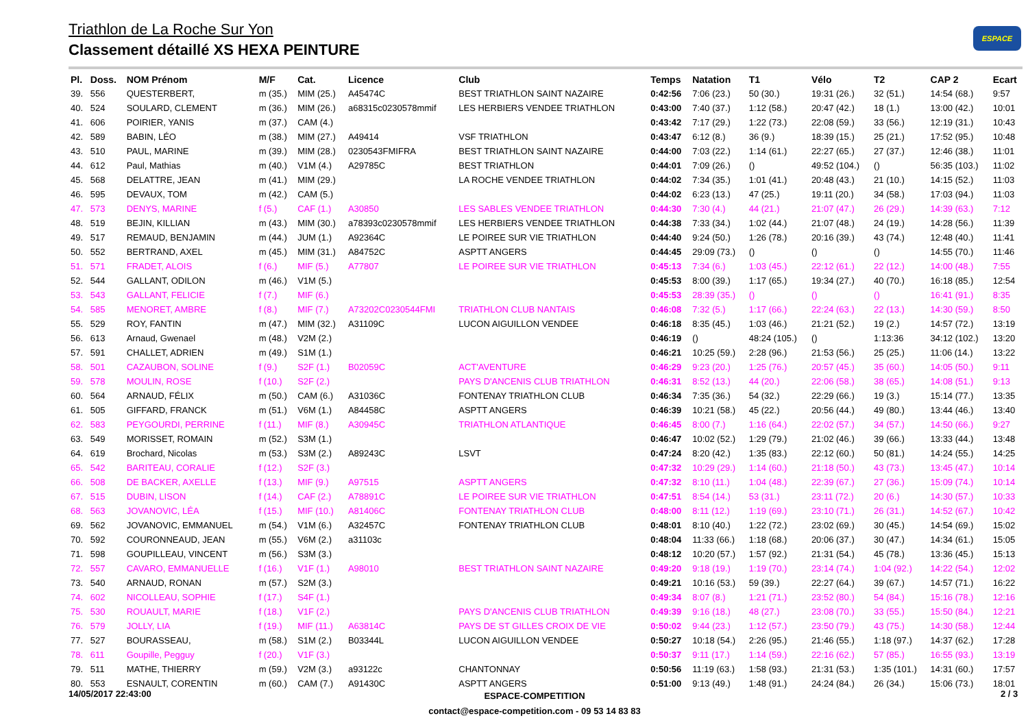Triathlon de La Roche Sur Yon
Classement détaillé XS HEXA PEINTURE
ESPACE
| Pl. | Doss. | NOM Prénom | M/F | Cat. | Licence | Club | Temps | Natation | T1 | Vélo | T2 | CAP 2 | Ecart |
| --- | --- | --- | --- | --- | --- | --- | --- | --- | --- | --- | --- | --- | --- |
| 39. | 556 | QUESTERBERT, | m (35.) | MIM (25.) | A45474C | BEST TRIATHLON SAINT NAZAIRE | 0:42:56 | 7:06 (23.) | 50 (30.) | 19:31 (26.) | 32 (51.) | 14:54 (68.) | 9:57 |
| 40. | 524 | SOULARD, CLEMENT | m (36.) | MIM (26.) | a68315c0230578mmif | LES HERBIERS VENDEE TRIATHLON | 0:43:00 | 7:40 (37.) | 1:12 (58.) | 20:47 (42.) | 18 (1.) | 13:00 (42.) | 10:01 |
| 41. | 606 | POIRIER, YANIS | m (37.) | CAM (4.) | | | 0:43:42 | 7:17 (29.) | 1:22 (73.) | 22:08 (59.) | 33 (56.) | 12:19 (31.) | 10:43 |
| 42. | 589 | BABIN, LÉO | m (38.) | MIM (27.) | A49414 | VSF TRIATHLON | 0:43:47 | 6:12 (8.) | 36 (9.) | 18:39 (15.) | 25 (21.) | 17:52 (95.) | 10:48 |
| 43. | 510 | PAUL, MARINE | m (39.) | MIM (28.) | 0230543FMIFRA | BEST TRIATHLON SAINT NAZAIRE | 0:44:00 | 7:03 (22.) | 1:14 (61.) | 22:27 (65.) | 27 (37.) | 12:46 (38.) | 11:01 |
| 44. | 612 | Paul, Mathias | m (40.) | V1M (4.) | A29785C | BEST TRIATHLON | 0:44:01 | 7:09 (26.) | () | 49:52 (104.) | () | 56:35 (103.) | 11:02 |
| 45. | 568 | DELATTRE, JEAN | m (41.) | MIM (29.) | | LA ROCHE VENDEE TRIATHLON | 0:44:02 | 7:34 (35.) | 1:01 (41.) | 20:48 (43.) | 21 (10.) | 14:15 (52.) | 11:03 |
| 46. | 595 | DEVAUX, TOM | m (42.) | CAM (5.) | | | 0:44:02 | 6:23 (13.) | 47 (25.) | 19:11 (20.) | 34 (58.) | 17:03 (94.) | 11:03 |
| 47. | 573 | DENYS, MARINE | f (5.) | CAF (1.) | A30850 | LES SABLES VENDEE TRIATHLON | 0:44:30 | 7:30 (4.) | 44 (21.) | 21:07 (47.) | 26 (29.) | 14:39 (63.) | 7:12 |
| 48. | 519 | BEJIN, KILLIAN | m (43.) | MIM (30.) | a78393c0230578mmif | LES HERBIERS VENDEE TRIATHLON | 0:44:38 | 7:33 (34.) | 1:02 (44.) | 21:07 (48.) | 24 (19.) | 14:28 (56.) | 11:39 |
| 49. | 517 | REMAUD, BENJAMIN | m (44.) | JUM (1.) | A92364C | LE POIREE SUR VIE TRIATHLON | 0:44:40 | 9:24 (50.) | 1:26 (78.) | 20:16 (39.) | 43 (74.) | 12:48 (40.) | 11:41 |
| 50. | 552 | BERTRAND, AXEL | m (45.) | MIM (31.) | A84752C | ASPTT ANGERS | 0:44:45 | 29:09 (73.) | () | () | () | 14:55 (70.) | 11:46 |
| 51. | 571 | FRADET, ALOIS | f (6.) | MIF (5.) | A77807 | LE POIREE SUR VIE TRIATHLON | 0:45:13 | 7:34 (6.) | 1:03 (45.) | 22:12 (61.) | 22 (12.) | 14:00 (48.) | 7:55 |
| 52. | 544 | GALLANT, ODILON | m (46.) | V1M (5.) | | | 0:45:53 | 8:00 (39.) | 1:17 (65.) | 19:34 (27.) | 40 (70.) | 16:18 (85.) | 12:54 |
| 53. | 543 | GALLANT, FELICIE | f (7.) | MIF (6.) | | | 0:45:53 | 28:39 (35.) | () | () | () | 16:41 (91.) | 8:35 |
| 54. | 585 | MENORET, AMBRE | f (8.) | MIF (7.) | A73202C0230544FMI | TRIATHLON CLUB NANTAIS | 0:46:08 | 7:32 (5.) | 1:17 (66.) | 22:24 (63.) | 22 (13.) | 14:30 (59.) | 8:50 |
| 55. | 529 | ROY, FANTIN | m (47.) | MIM (32.) | A31109C | LUCON AIGUILLON VENDEE | 0:46:18 | 8:35 (45.) | 1:03 (46.) | 21:21 (52.) | 19 (2.) | 14:57 (72.) | 13:19 |
| 56. | 613 | Arnaud, Gwenael | m (48.) | V2M (2.) | | | 0:46:19 | () | 48:24 (105.) | () | 1:13:36 | 34:12 (102.) | 13:20 |
| 57. | 591 | CHALLET, ADRIEN | m (49.) | S1M (1.) | | | 0:46:21 | 10:25 (59.) | 2:28 (96.) | 21:53 (56.) | 25 (25.) | 11:06 (14.) | 13:22 |
| 58. | 501 | CAZAUBON, SOLINE | f (9.) | S2F (1.) | B02059C | ACT'AVENTURE | 0:46:29 | 9:23 (20.) | 1:25 (76.) | 20:57 (45.) | 35 (60.) | 14:05 (50.) | 9:11 |
| 59. | 578 | MOULIN, ROSE | f (10.) | S2F (2.) | | PAYS D'ANCENIS CLUB TRIATHLON | 0:46:31 | 8:52 (13.) | 44 (20.) | 22:06 (58.) | 38 (65.) | 14:08 (51.) | 9:13 |
| 60. | 564 | ARNAUD, FÉLIX | m (50.) | CAM (6.) | A31036C | FONTENAY TRIATHLON CLUB | 0:46:34 | 7:35 (36.) | 54 (32.) | 22:29 (66.) | 19 (3.) | 15:14 (77.) | 13:35 |
| 61. | 505 | GIFFARD, FRANCK | m (51.) | V6M (1.) | A84458C | ASPTT ANGERS | 0:46:39 | 10:21 (58.) | 45 (22.) | 20:56 (44.) | 49 (80.) | 13:44 (46.) | 13:40 |
| 62. | 583 | PEYGOURDI, PERRINE | f (11.) | MIF (8.) | A30945C | TRIATHLON ATLANTIQUE | 0:46:45 | 8:00 (7.) | 1:16 (64.) | 22:02 (57.) | 34 (57.) | 14:50 (66.) | 9:27 |
| 63. | 549 | MORISSET, ROMAIN | m (52.) | S3M (1.) | | | 0:46:47 | 10:02 (52.) | 1:29 (79.) | 21:02 (46.) | 39 (66.) | 13:33 (44.) | 13:48 |
| 64. | 619 | Brochard, Nicolas | m (53.) | S3M (2.) | A89243C | LSVT | 0:47:24 | 8:20 (42.) | 1:35 (83.) | 22:12 (60.) | 50 (81.) | 14:24 (55.) | 14:25 |
| 65. | 542 | BARITEAU, CORALIE | f (12.) | S2F (3.) | | | 0:47:32 | 10:29 (29.) | 1:14 (60.) | 21:18 (50.) | 43 (73.) | 13:45 (47.) | 10:14 |
| 66. | 508 | DE BACKER, AXELLE | f (13.) | MIF (9.) | A97515 | ASPTT ANGERS | 0:47:32 | 8:10 (11.) | 1:04 (48.) | 22:39 (67.) | 27 (36.) | 15:09 (74.) | 10:14 |
| 67. | 515 | DUBIN, LISON | f (14.) | CAF (2.) | A78891C | LE POIREE SUR VIE TRIATHLON | 0:47:51 | 8:54 (14.) | 53 (31.) | 23:11 (72.) | 20 (6.) | 14:30 (57.) | 10:33 |
| 68. | 563 | JOVANOVIC, LÉA | f (15.) | MIF (10.) | A81406C | FONTENAY TRIATHLON CLUB | 0:48:00 | 8:11 (12.) | 1:19 (69.) | 23:10 (71.) | 26 (31.) | 14:52 (67.) | 10:42 |
| 69. | 562 | JOVANOVIC, EMMANUEL | m (54.) | V1M (6.) | A32457C | FONTENAY TRIATHLON CLUB | 0:48:01 | 8:10 (40.) | 1:22 (72.) | 23:02 (69.) | 30 (45.) | 14:54 (69.) | 15:02 |
| 70. | 592 | COURONNEAUD, JEAN | m (55.) | V6M (2.) | a31103c | | 0:48:04 | 11:33 (66.) | 1:18 (68.) | 20:06 (37.) | 30 (47.) | 14:34 (61.) | 15:05 |
| 71. | 598 | GOUPILLEAU, VINCENT | m (56.) | S3M (3.) | | | 0:48:12 | 10:20 (57.) | 1:57 (92.) | 21:31 (54.) | 45 (78.) | 13:36 (45.) | 15:13 |
| 72. | 557 | CAVARO, EMMANUELLE | f (16.) | V1F (1.) | A98010 | BEST TRIATHLON SAINT NAZAIRE | 0:49:20 | 9:18 (19.) | 1:19 (70.) | 23:14 (74.) | 1:04 (92.) | 14:22 (54.) | 12:02 |
| 73. | 540 | ARNAUD, RONAN | m (57.) | S2M (3.) | | | 0:49:21 | 10:16 (53.) | 59 (39.) | 22:27 (64.) | 39 (67.) | 14:57 (71.) | 16:22 |
| 74. | 602 | NICOLLEAU, SOPHIE | f (17.) | S4F (1.) | | | 0:49:34 | 8:07 (8.) | 1:21 (71.) | 23:52 (80.) | 54 (84.) | 15:16 (78.) | 12:16 |
| 75. | 530 | ROUAULT, MARIE | f (18.) | V1F (2.) | | PAYS D'ANCENIS CLUB TRIATHLON | 0:49:39 | 9:16 (18.) | 48 (27.) | 23:08 (70.) | 33 (55.) | 15:50 (84.) | 12:21 |
| 76. | 579 | JOLLY, LIA | f (19.) | MIF (11.) | A63814C | PAYS DE ST GILLES CROIX DE VIE | 0:50:02 | 9:44 (23.) | 1:12 (57.) | 23:50 (79.) | 43 (75.) | 14:30 (58.) | 12:44 |
| 77. | 527 | BOURASSEAU, | m (58.) | S1M (2.) | B03344L | LUCON AIGUILLON VENDEE | 0:50:27 | 10:18 (54.) | 2:26 (95.) | 21:46 (55.) | 1:18 (97.) | 14:37 (62.) | 17:28 |
| 78. | 611 | Goupille, Pegguy | f (20.) | V1F (3.) | | | 0:50:37 | 9:11 (17.) | 1:14 (59.) | 22:16 (62.) | 57 (85.) | 16:55 (93.) | 13:19 |
| 79. | 511 | MATHE, THIERRY | m (59.) | V2M (3.) | a93122c | CHANTONNAY | 0:50:56 | 11:19 (63.) | 1:58 (93.) | 21:31 (53.) | 1:35 (101.) | 14:31 (60.) | 17:57 |
| 80. | 553 | ESNAULT, CORENTIN | m (60.) | CAM (7.) | A91430C | ASPTT ANGERS | 0:51:00 | 9:13 (49.) | 1:48 (91.) | 24:24 (84.) | 26 (34.) | 15:06 (73.) | 18:01 |
14/05/2017 22:43:00
ESPACE-COMPETITION
contact@espace-competition.com - 09 53 14 83 83
2 / 3